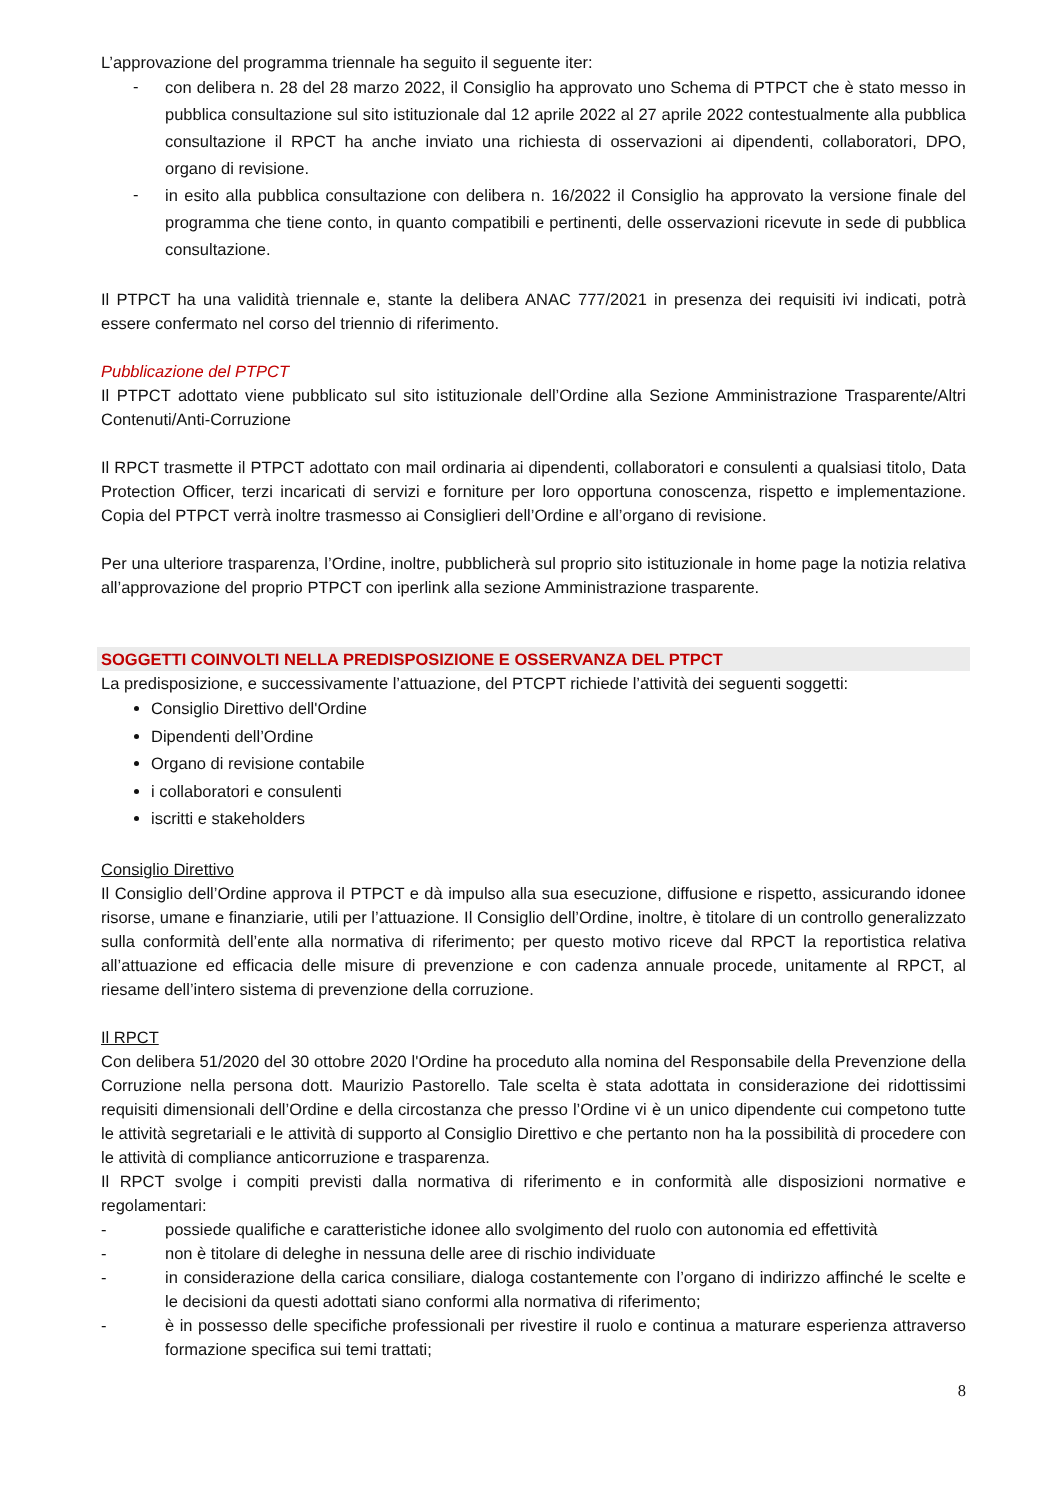L’approvazione del programma triennale ha seguito il seguente iter:
-
con delibera n. 28 del 28 marzo 2022, il Consiglio ha approvato uno Schema di PTPCT che è stato messo in pubblica consultazione sul sito istituzionale dal 12 aprile 2022 al 27 aprile 2022 contestualmente alla pubblica consultazione il RPCT ha anche inviato una richiesta di osservazioni ai dipendenti, collaboratori, DPO, organo di revisione.
-
in esito alla pubblica consultazione con delibera n. 16/2022 il Consiglio ha approvato la versione finale del programma che tiene conto, in quanto compatibili e pertinenti, delle osservazioni ricevute in sede di pubblica consultazione.
Il PTPCT ha una validità triennale e, stante la delibera ANAC 777/2021 in presenza dei requisiti ivi indicati, potrà essere confermato nel corso del triennio di riferimento.
Pubblicazione del PTPCT
Il PTPCT adottato viene pubblicato sul sito istituzionale dell’Ordine alla Sezione Amministrazione Trasparente/Altri Contenuti/Anti-Corruzione
Il RPCT trasmette il PTPCT adottato con mail ordinaria ai dipendenti, collaboratori e consulenti a qualsiasi titolo, Data Protection Officer, terzi incaricati di servizi e forniture per loro opportuna conoscenza, rispetto e implementazione. Copia del PTPCT verrà inoltre trasmesso ai Consiglieri dell’Ordine e all’organo di revisione.
Per una ulteriore trasparenza, l’Ordine, inoltre, pubblicherà sul proprio sito istituzionale in home page la notizia relativa all’approvazione del proprio PTPCT con iperlink alla sezione Amministrazione trasparente.
SOGGETTI COINVOLTI NELLA PREDISPOSIZIONE E OSSERVANZA DEL PTPCT
La predisposizione, e successivamente l’attuazione, del PTCPT richiede l’attività dei seguenti soggetti:
Consiglio Direttivo dell'Ordine
Dipendenti dell’Ordine
Organo di revisione contabile
i collaboratori e consulenti
iscritti e stakeholders
Consiglio Direttivo
Il Consiglio dell’Ordine approva il PTPCT e dà impulso alla sua esecuzione, diffusione e rispetto, assicurando idonee risorse, umane e finanziarie, utili per l’attuazione. Il Consiglio dell’Ordine, inoltre, è titolare di un controllo generalizzato sulla conformità dell’ente alla normativa di riferimento; per questo motivo riceve dal RPCT la reportistica relativa all’attuazione ed efficacia delle misure di prevenzione e con cadenza annuale procede, unitamente al RPCT, al riesame dell’intero sistema di prevenzione della corruzione.
Il RPCT
Con delibera 51/2020 del 30 ottobre 2020 l'Ordine ha proceduto alla nomina del Responsabile della Prevenzione della Corruzione nella persona dott. Maurizio Pastorello. Tale scelta è stata adottata in considerazione dei ridottissimi requisiti dimensionali dell’Ordine e della circostanza che presso l’Ordine vi è un unico dipendente cui competono tutte le attività segretariali e le attività di supporto al Consiglio Direttivo e che pertanto non ha la possibilità di procedere con le attività di compliance anticorruzione e trasparenza.
Il RPCT svolge i compiti previsti dalla normativa di riferimento e in conformità alle disposizioni normative e regolamentari:
- possiede qualifiche e caratteristiche idonee allo svolgimento del ruolo con autonomia ed effettività
- non è titolare di deleghe in nessuna delle aree di rischio individuate
- in considerazione della carica consiliare, dialoga costantemente con l’organo di indirizzo affinché le scelte e le decisioni da questi adottati siano conformi alla normativa di riferimento;
- è in possesso delle specifiche professionali per rivestire il ruolo e continua a maturare esperienza attraverso formazione specifica sui temi trattati;
8